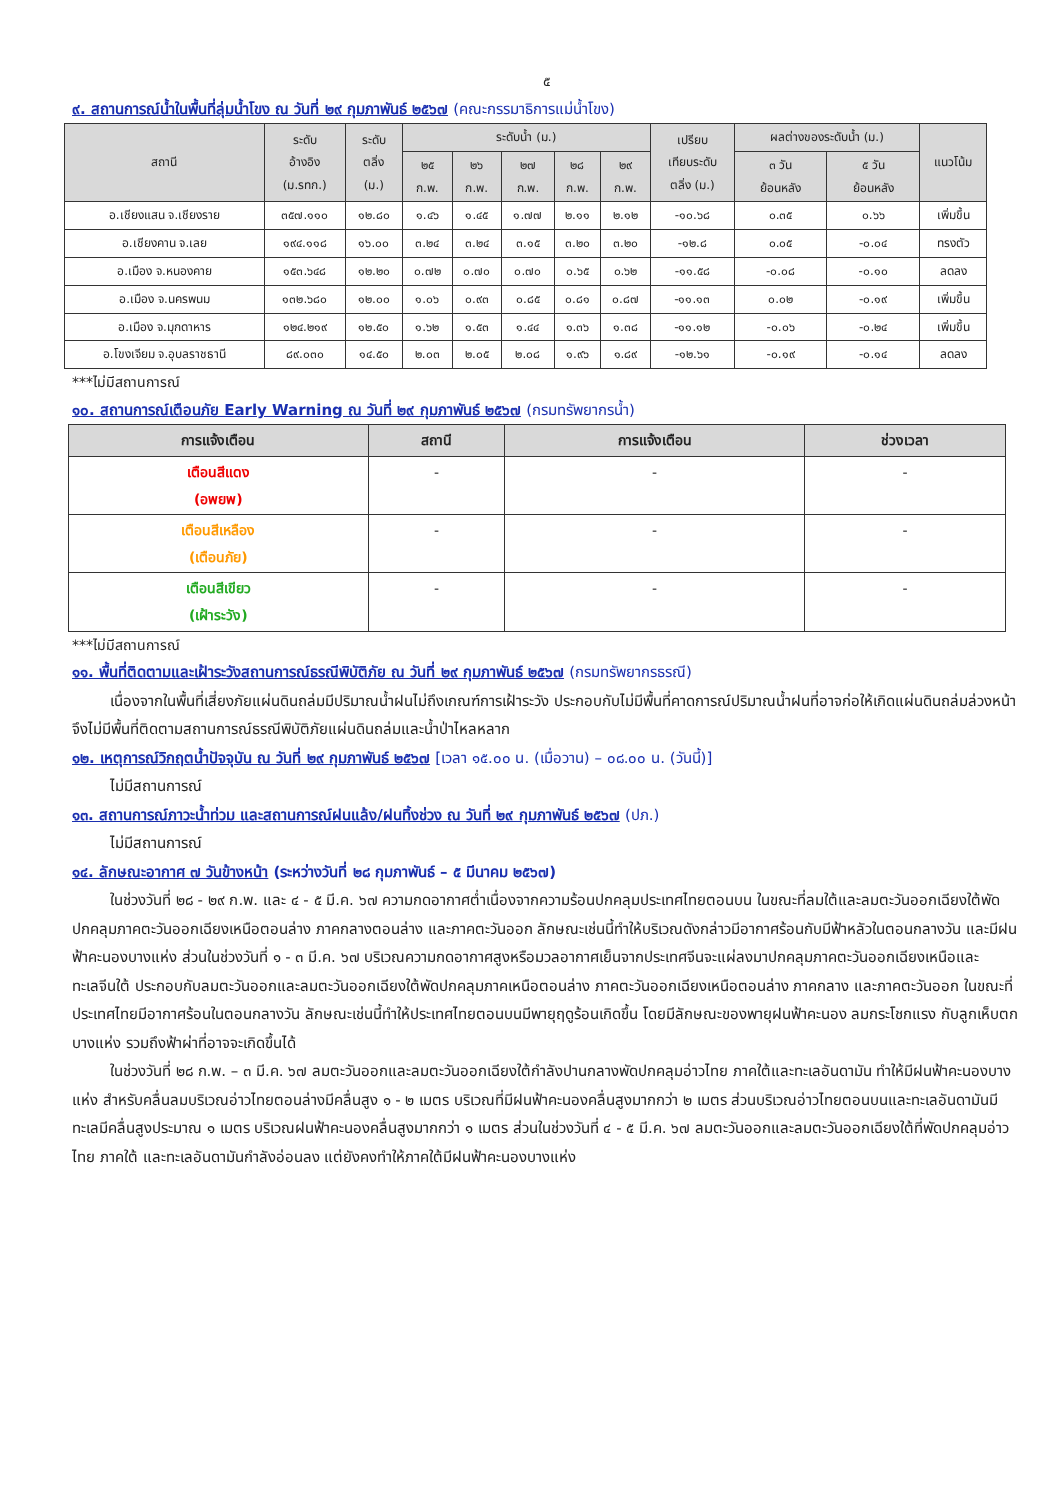๕
๙. สถานการณ์น้ำในพื้นที่ลุ่มน้ำโขง ณ วันที่ ๒๙ กุมภาพันธ์ ๒๕๖๗ (คณะกรรมาธิการแม่น้ำโขง)
| สถานี | ระดับ อ้างอิง (ม.รทก.) | ระดับ ตลิ่ง (ม.) | ระดับน้ำ (ม.) | | | | | เปรียบ เทียบระดับ ตลิ่ง (ม.) | ผลต่างของระดับน้ำ (ม.) | | แนวโน้ม |
| --- | --- | --- | --- | --- | --- | --- | --- | --- | --- | --- | --- |
| | | | ๒๕ ก.พ. | ๒๖ ก.พ. | ๒๗ ก.พ. | ๒๘ ก.พ. | ๒๙ ก.พ. | | ๓ วัน ย้อนหลัง | ๕ วัน ย้อนหลัง | |
| อ.เชียงแสน จ.เชียงราย | ๓๕๗.๑๑๐ | ๑๒.๘๐ | ๑.๔๖ | ๑.๔๕ | ๑.๗๗ | ๒.๑๑ | ๒.๑๒ | -๑๐.๖๘ | ๐.๓๕ | ๐.๖๖ | เพิ่มขึ้น |
| อ.เชียงคาน จ.เลย | ๑๙๔.๑๑๘ | ๑๖.๐๐ | ๓.๒๔ | ๓.๒๔ | ๓.๑๕ | ๓.๒๐ | ๓.๒๐ | -๑๒.๘ | ๐.๐๕ | -๐.๐๔ | ทรงตัว |
| อ.เมือง จ.หนองคาย | ๑๕๓.๖๔๘ | ๑๒.๒๐ | ๐.๗๒ | ๐.๗๐ | ๐.๗๐ | ๐.๖๕ | ๐.๖๒ | -๑๑.๕๘ | -๐.๐๘ | -๐.๑๐ | ลดลง |
| อ.เมือง จ.นครพนม | ๑๓๒.๖๘๐ | ๑๒.๐๐ | ๑.๐๖ | ๐.๙๓ | ๐.๘๕ | ๐.๘๑ | ๐.๘๗ | -๑๑.๑๓ | ๐.๐๒ | -๐.๑๙ | เพิ่มขึ้น |
| อ.เมือง จ.มุกดาหาร | ๑๒๔.๒๑๙ | ๑๒.๕๐ | ๑.๖๒ | ๑.๕๓ | ๑.๔๔ | ๑.๓๖ | ๑.๓๘ | -๑๑.๑๒ | -๐.๐๖ | -๐.๒๔ | เพิ่มขึ้น |
| อ.โขงเจียม จ.อุบลราชธานี | ๘๙.๐๓๐ | ๑๔.๕๐ | ๒.๐๓ | ๒.๐๕ | ๒.๐๘ | ๑.๙๖ | ๑.๘๙ | -๑๒.๖๑ | -๐.๑๙ | -๐.๑๔ | ลดลง |
***ไม่มีสถานการณ์
๑๐. สถานการณ์เตือนภัย Early Warning ณ วันที่ ๒๙ กุมภาพันธ์ ๒๕๖๗ (กรมทรัพยากรน้ำ)
| การแจ้งเตือน | สถานี | การแจ้งเตือน | ช่วงเวลา |
| --- | --- | --- | --- |
| เตือนสีแดง (อพยพ) | - | - | - |
| เตือนสีเหลือง (เตือนภัย) | - | - | - |
| เตือนสีเขียว (เฝ้าระวัง) | - | - | - |
***ไม่มีสถานการณ์
๑๑. พื้นที่ติดตามและเฝ้าระวังสถานการณ์ธรณีพิบัติภัย ณ วันที่ ๒๙ กุมภาพันธ์ ๒๕๖๗ (กรมทรัพยากรธรณี)
เนื่องจากในพื้นที่เสี่ยงภัยแผ่นดินถล่มมีปริมาณน้ำฝนไม่ถึงเกณฑ์การเฝ้าระวัง ประกอบกับไม่มีพื้นที่คาดการณ์ปริมาณน้ำฝนที่อาจก่อให้เกิดแผ่นดินถล่มล่วงหน้า จึงไม่มีพื้นที่ติดตามสถานการณ์ธรณีพิบัติภัยแผ่นดินถล่มและน้ำป่าไหลหลาก
๑๒. เหตุการณ์วิกฤตน้ำปัจจุบัน ณ วันที่ ๒๙ กุมภาพันธ์ ๒๕๖๗ [เวลา ๑๕.๐๐ น. (เมื่อวาน) – ๐๘.๐๐ น. (วันนี้)]
ไม่มีสถานการณ์
๑๓. สถานการณ์ภาวะน้ำท่วม และสถานการณ์ฝนแล้ง/ฝนทิ้งช่วง ณ วันที่ ๒๙ กุมภาพันธ์ ๒๕๖๗ (ปภ.)
ไม่มีสถานการณ์
๑๔. ลักษณะอากาศ ๗ วันข้างหน้า (ระหว่างวันที่ ๒๘ กุมภาพันธ์ – ๕ มีนาคม ๒๕๖๗)
ในช่วงวันที่ ๒๘ - ๒๙ ก.พ. และ ๔ - ๕ มี.ค. ๖๗ ความกดอากาศต่ำเนื่องจากความร้อนปกคลุมประเทศไทยตอนบน ในขณะที่ลมใต้และลมตะวันออกเฉียงใต้พัดปกคลุมภาคตะวันออกเฉียงเหนือตอนล่าง ภาคกลางตอนล่าง และภาคตะวันออก ลักษณะเช่นนี้ทำให้บริเวณดังกล่าวมีอากาศร้อนกับมีฟ้าหลัวในตอนกลางวัน และมีฝนฟ้าคะนองบางแห่ง ส่วนในช่วงวันที่ ๑ - ๓ มี.ค. ๖๗ บริเวณความกดอากาศสูงหรือมวลอากาศเย็นจากประเทศจีนจะแผ่ลงมาปกคลุมภาคตะวันออกเฉียงเหนือและทะเลจีนใต้ ประกอบกับลมตะวันออกและลมตะวันออกเฉียงใต้พัดปกคลุมภาคเหนือตอนล่าง ภาคตะวันออกเฉียงเหนือตอนล่าง ภาคกลาง และภาคตะวันออก ในขณะที่ประเทศไทยมีอากาศร้อนในตอนกลางวัน ลักษณะเช่นนี้ทำให้ประเทศไทยตอนบนมีพายุฤดูร้อนเกิดขึ้น โดยมีลักษณะของพายุฝนฟ้าคะนอง ลมกระโชกแรง กับลูกเห็บตกบางแห่ง รวมถึงฟ้าผ่าที่อาจจะเกิดขึ้นได้
ในช่วงวันที่ ๒๘ ก.พ. – ๓ มี.ค. ๖๗ ลมตะวันออกและลมตะวันออกเฉียงใต้กำลังปานกลางพัดปกคลุมอ่าวไทย ภาคใต้และทะเลอันดามัน ทำให้มีฝนฟ้าคะนองบางแห่ง สำหรับคลื่นลมบริเวณอ่าวไทยตอนล่างมีคลื่นสูง ๑ - ๒ เมตร บริเวณที่มีฝนฟ้าคะนองคลื่นสูงมากกว่า ๒ เมตร ส่วนบริเวณอ่าวไทยตอนบนและทะเลอันดามันมีทะเลมีคลื่นสูงประมาณ ๑ เมตร บริเวณฝนฟ้าคะนองคลื่นสูงมากกว่า ๑ เมตร ส่วนในช่วงวันที่ ๔ - ๕ มี.ค. ๖๗ ลมตะวันออกและลมตะวันออกเฉียงใต้ที่พัดปกคลุมอ่าวไทย ภาคใต้ และทะเลอันดามันกำลังอ่อนลง แต่ยังคงทำให้ภาคใต้มีฝนฟ้าคะนองบางแห่ง